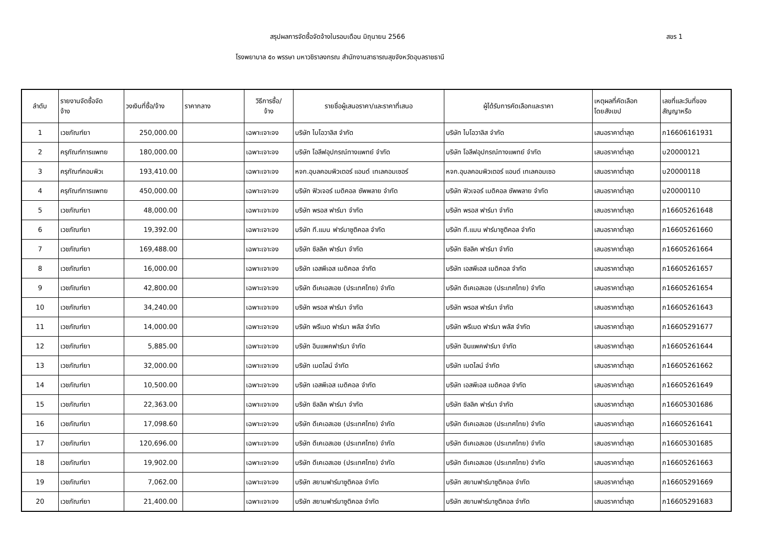สรุปผลการจัดซื้อจัดจ้างในรอบเดือน มิถุนายน 2566 สขร 1
โรงพยาบาล ๕๐ พรรษา มหาวชิราลงกรณ สำนักงานสาธารณสุขจังหวัดอุบลราชธานี
| ลำดับ | รายงานจัดซื้อจัด จ้าง | วงเงินที่ซื้อ/จ้าง | ราคากลาง | วิธีการซื้อ/ จ้าง | รายชื่อผู้เสนอราคา/และราคาที่เสนอ | ผู้ได้รับการคัดเลือกและราคา | เหตุผลที่คัดเลือก โดยสังเขป | เลขที่และวันที่ของ สัญญาหรือ |
| --- | --- | --- | --- | --- | --- | --- | --- | --- |
| 1 | เวชภัณฑ์ยา | 250,000.00 | | เฉพาะเจาะจง | บริษัท ไบโอวาลิส จำกัด | บริษัท ไบโอวาลิส จำกัด | เสนอราคาต่ำสุด | ภ16606161931 |
| 2 | ครุภัณฑ์การแพทย | 180,000.00 | | เฉพาะเจาะจง | บริษัท โอลีฟอุปกรณ์ทางแพทย์ จำกัด | บริษัท โอลีฟอุปกรณ์ทางแพทย์ จำกัด | เสนอราคาต่ำสุด | บ20000121 |
| 3 | ครุภัณฑ์คอมพิวเ | 193,410.00 | | เฉพาะเจาะจง | หจก.อุบลคอมพิวเตอร์ แอนด์ เทเลคอมเซอร์ | หจก.อุบลคอมพิวเตอร์ แอนด์ เทเลคอมเซอ | เสนอราคาต่ำสุด | บ20000118 |
| 4 | ครุภัณฑ์การแพทย | 450,000.00 | | เฉพาะเจาะจง | บริษัท ฟิวเจอร์ เมดิคอล ซัพพลาย จำกัด | บริษัท ฟิวเจอร์ เมดิคอล ซัพพลาย จำกัด | เสนอราคาต่ำสุด | บ20000110 |
| 5 | เวชภัณฑ์ยา | 48,000.00 | | เฉพาะเจาะจง | บริษัท พรอส ฟาร์มา จำกัด | บริษัท พรอส ฟาร์มา จำกัด | เสนอราคาต่ำสุด | ภ16605261648 |
| 6 | เวชภัณฑ์ยา | 19,392.00 | | เฉพาะเจาะจง | บริษัท ที.แมน ฟาร์มาซูติคอล จำกัด | บริษัท ที.แมน ฟาร์มาซูติคอล จำกัด | เสนอราคาต่ำสุด | ภ16605261660 |
| 7 | เวชภัณฑ์ยา | 169,488.00 | | เฉพาะเจาะจง | บริษัท ซิลลิค ฟาร์มา จำกัด | บริษัท ซิลลิค ฟาร์มา จำกัด | เสนอราคาต่ำสุด | ภ16605261664 |
| 8 | เวชภัณฑ์ยา | 16,000.00 | | เฉพาะเจาะจง | บริษัท เอสพีเอส เมดิคอล จำกัด | บริษัท เอสพีเอส เมดิคอล จำกัด | เสนอราคาต่ำสุด | ภ16605261657 |
| 9 | เวชภัณฑ์ยา | 42,800.00 | | เฉพาะเจาะจง | บริษัท ดีเคเอสเอช (ประเทศไทย) จำกัด | บริษัท ดีเคเอสเอช (ประเทศไทย) จำกัด | เสนอราคาต่ำสุด | ภ16605261654 |
| 10 | เวชภัณฑ์ยา | 34,240.00 | | เฉพาะเจาะจง | บริษัท พรอส ฟาร์มา จำกัด | บริษัท พรอส ฟาร์มา จำกัด | เสนอราคาต่ำสุด | ภ16605261643 |
| 11 | เวชภัณฑ์ยา | 14,000.00 | | เฉพาะเจาะจง | บริษัท พรีเมด ฟาร์มา พลัส จำกัด | บริษัท พรีเมด ฟาร์มา พลัส จำกัด | เสนอราคาต่ำสุด | ภ16605291677 |
| 12 | เวชภัณฑ์ยา | 5,885.00 | | เฉพาะเจาะจง | บริษัท อินแพคฟาร์มา จำกัด | บริษัท อินแพคฟาร์มา จำกัด | เสนอราคาต่ำสุด | ภ16605261644 |
| 13 | เวชภัณฑ์ยา | 32,000.00 | | เฉพาะเจาะจง | บริษัท เมดไลน์ จำกัด | บริษัท เมดไลน์ จำกัด | เสนอราคาต่ำสุด | ภ16605261662 |
| 14 | เวชภัณฑ์ยา | 10,500.00 | | เฉพาะเจาะจง | บริษัท เอสพีเอส เมดิคอล จำกัด | บริษัท เอสพีเอส เมดิคอล จำกัด | เสนอราคาต่ำสุด | ภ16605261649 |
| 15 | เวชภัณฑ์ยา | 22,363.00 | | เฉพาะเจาะจง | บริษัท ซิลลิค ฟาร์มา จำกัด | บริษัท ซิลลิค ฟาร์มา จำกัด | เสนอราคาต่ำสุด | ภ16605301686 |
| 16 | เวชภัณฑ์ยา | 17,098.60 | | เฉพาะเจาะจง | บริษัท ดีเคเอสเอช (ประเทศไทย) จำกัด | บริษัท ดีเคเอสเอช (ประเทศไทย) จำกัด | เสนอราคาต่ำสุด | ภ16605261641 |
| 17 | เวชภัณฑ์ยา | 120,696.00 | | เฉพาะเจาะจง | บริษัท ดีเคเอสเอช (ประเทศไทย) จำกัด | บริษัท ดีเคเอสเอช (ประเทศไทย) จำกัด | เสนอราคาต่ำสุด | ภ16605301685 |
| 18 | เวชภัณฑ์ยา | 19,902.00 | | เฉพาะเจาะจง | บริษัท ดีเคเอสเอช (ประเทศไทย) จำกัด | บริษัท ดีเคเอสเอช (ประเทศไทย) จำกัด | เสนอราคาต่ำสุด | ภ16605261663 |
| 19 | เวชภัณฑ์ยา | 7,062.00 | | เฉพาะเจาะจง | บริษัท สยามฟาร์มาซูติคอล จำกัด | บริษัท สยามฟาร์มาซูติคอล จำกัด | เสนอราคาต่ำสุด | ภ16605291669 |
| 20 | เวชภัณฑ์ยา | 21,400.00 | | เฉพาะเจาะจง | บริษัท สยามฟาร์มาซูติคอล จำกัด | บริษัท สยามฟาร์มาซูติคอล จำกัด | เสนอราคาต่ำสุด | ภ16605291683 |